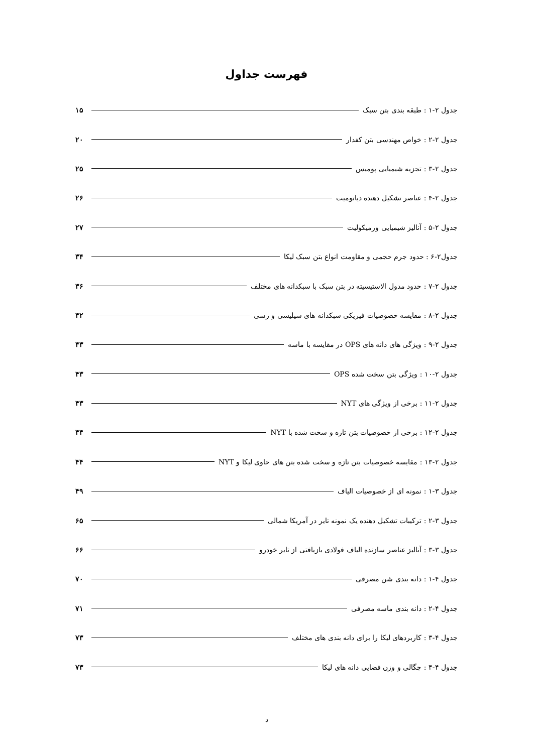فهرست جداول
جدول ۲-۱ : طبقه بندی بتن سبک ۱۵
جدول ۲-۲ : خواص مهندسی بتن کفدار ۲۰
جدول ۲-۳ : تجزیه شیمیایی پومیس ۲۵
جدول ۲-۴ : عناصر تشکیل دهنده دیاتومیت ۲۶
جدول ۲-۵ : آنالیز شیمیایی ورمیکولیت ۲۷
جدول۲-۶ : حدود جرم حجمی و مقاومت انواع بتن سبک لیکا ۳۴
جدول ۲-۷ : حدود مدول الاستیسیته در بتن سبک با سبکدانه های مختلف ۳۶
جدول ۲-۸ : مقایسه خصوصیات فیزیکی سبکدانه های سیلیسی و رسی ۴۲
جدول ۲-۹ : ویژگی های دانه های OPS در مقایسه با ماسه ۴۳
جدول ۲-۱۰ : ویژگی بتن سخت شده OPS ۴۳
جدول ۲-۱۱ : برخی از ویژگی های NYT ۴۳
جدول ۲-۱۲ : برخی از خصوصیات بتن تازه و سخت شده با NYT ۴۴
جدول ۲-۱۳ : مقایسه خصوصیات بتن تازه و سخت شده بتن های حاوی لیکا و NYT ۴۴
جدول ۳-۱ : نمونه ای از خصوصیات الیاف ۴۹
جدول ۳-۲ : ترکیبات تشکیل دهنده یک نمونه تایر در آمریکا شمالی ۶۵
جدول ۳-۳ : آنالیز عناصر سازنده الیاف فولادی بازیافتی از تایر خودرو ۶۶
جدول ۴-۱ : دانه بندی شن مصرفی ۷۰
جدول ۴-۲ : دانه بندی ماسه مصرفی ۷۱
جدول ۴-۳ : کاربردهای لیکا را برای دانه بندی های مختلف ۷۳
جدول ۴-۴ : چگالی و وزن فضایی دانه های لیکا ۷۳
د